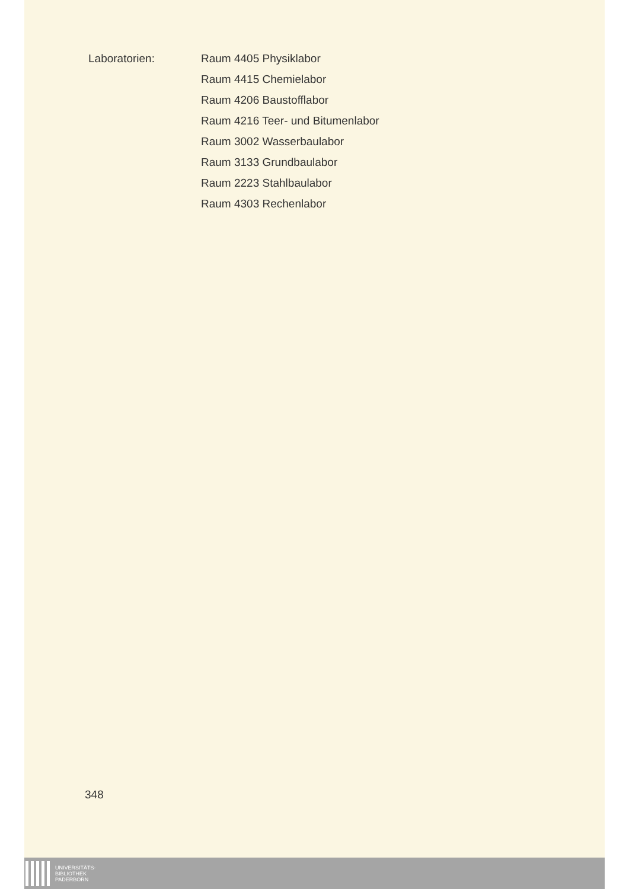Laboratorien:
Raum 4405 Physiklabor
Raum 4415 Chemielabor
Raum 4206 Baustofflabor
Raum 4216 Teer- und Bitumenlabor
Raum 3002 Wasserbaulabor
Raum 3133 Grundbaulabor
Raum 2223 Stahlbaulabor
Raum 4303 Rechenlabor
348
UNIVERSITÄTS-
BIBLIOTHEK
PADERBORN